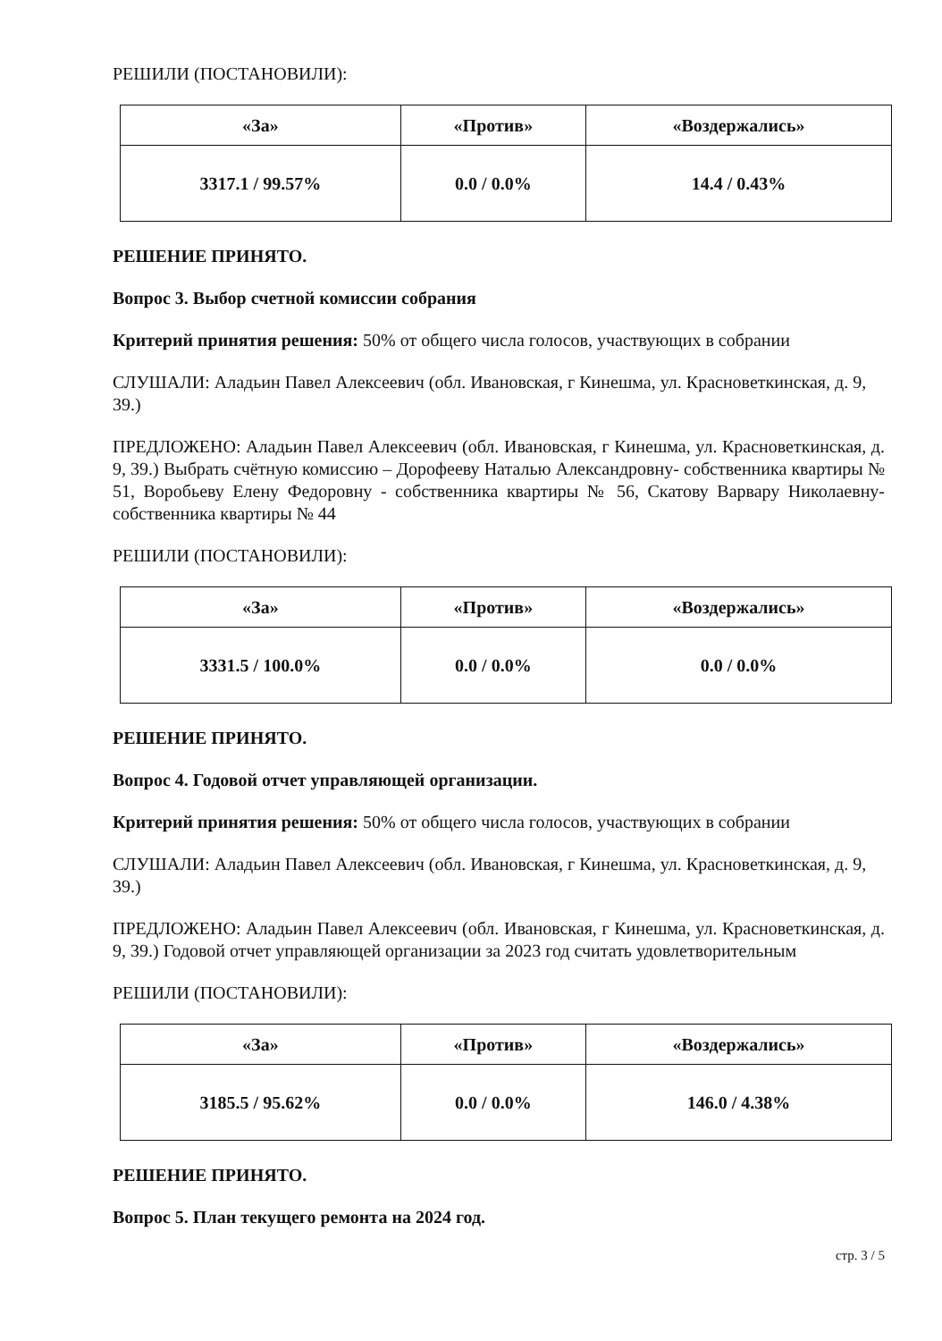РЕШИЛИ (ПОСТАНОВИЛИ):
| «За» | «Против» | «Воздержались» |
| --- | --- | --- |
| 3317.1 / 99.57% | 0.0 / 0.0% | 14.4 / 0.43% |
РЕШЕНИЕ ПРИНЯТО.
Вопрос 3. Выбор счетной комиссии собрания
Критерий принятия решения: 50% от общего числа голосов, участвующих в собрании
СЛУШАЛИ: Аладьин Павел Алексеевич (обл. Ивановская, г Кинешма, ул. Красноветкинская, д. 9, 39.)
ПРЕДЛОЖЕНО: Аладьин Павел Алексеевич (обл. Ивановская, г Кинешма, ул. Красноветкинская, д. 9, 39.) Выбрать счётную комиссию – Дорофееву Наталью Александровну- собственника квартиры № 51, Воробьеву Елену Федоровну - собственника квартиры № 56, Скатову Варвару Николаевну- собственника квартиры № 44
РЕШИЛИ (ПОСТАНОВИЛИ):
| «За» | «Против» | «Воздержались» |
| --- | --- | --- |
| 3331.5 / 100.0% | 0.0 / 0.0% | 0.0 / 0.0% |
РЕШЕНИЕ ПРИНЯТО.
Вопрос 4. Годовой отчет управляющей организации.
Критерий принятия решения: 50% от общего числа голосов, участвующих в собрании
СЛУШАЛИ: Аладьин Павел Алексеевич (обл. Ивановская, г Кинешма, ул. Красноветкинская, д. 9, 39.)
ПРЕДЛОЖЕНО: Аладьин Павел Алексеевич (обл. Ивановская, г Кинешма, ул. Красноветкинская, д. 9, 39.) Годовой отчет управляющей организации за 2023 год считать удовлетворительным
РЕШИЛИ (ПОСТАНОВИЛИ):
| «За» | «Против» | «Воздержались» |
| --- | --- | --- |
| 3185.5 / 95.62% | 0.0 / 0.0% | 146.0 / 4.38% |
РЕШЕНИЕ ПРИНЯТО.
Вопрос 5. План текущего ремонта на 2024 год.
стр. 3 / 5